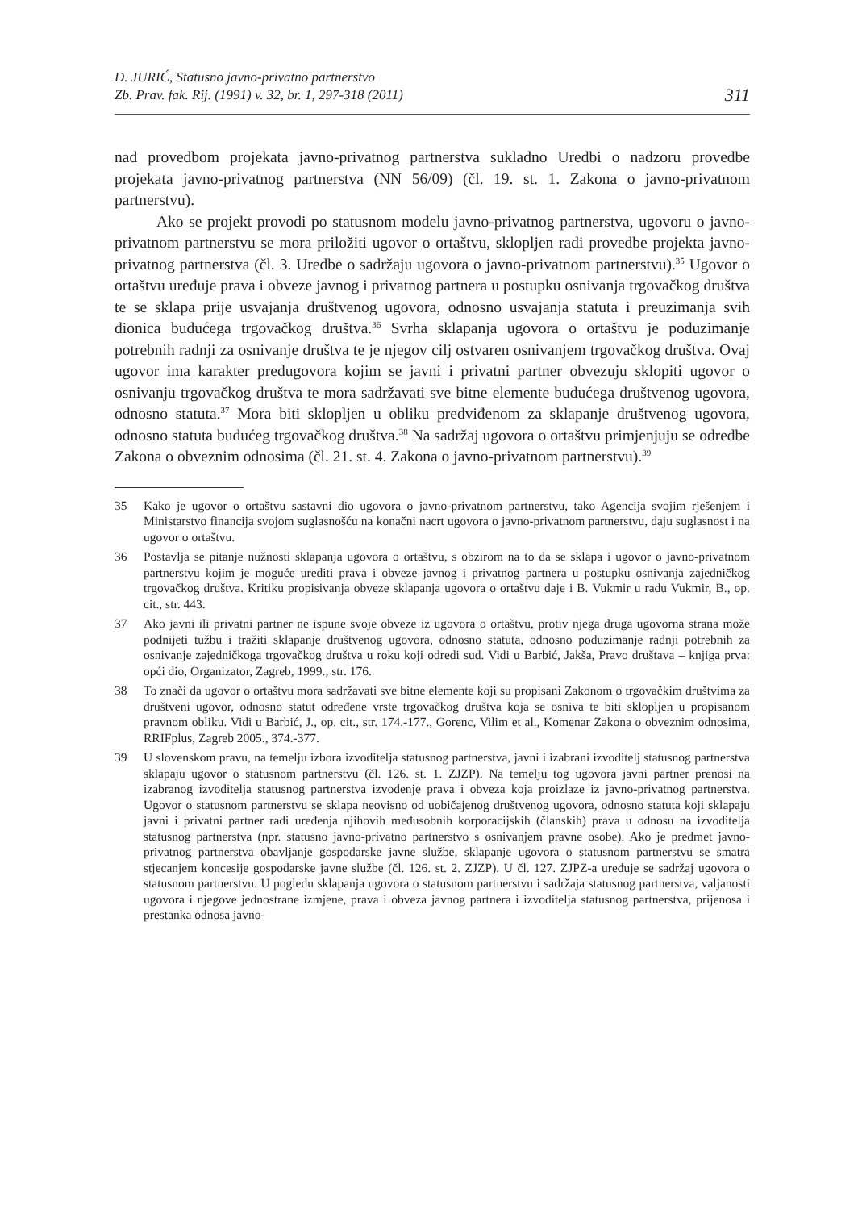D. JURIĆ, Statusno javno-privatno partnerstvo
Zb. Prav. fak. Rij. (1991) v. 32, br. 1, 297-318 (2011)
311
nad provedbom projekata javno-privatnog partnerstva sukladno Uredbi o nadzoru provedbe projekata javno-privatnog partnerstva (NN 56/09) (čl. 19. st. 1. Zakona o javno-privatnom partnerstvu).
Ako se projekt provodi po statusnom modelu javno-privatnog partnerstva, ugovoru o javno-privatnom partnerstvu se mora priložiti ugovor o ortaštvu, sklopljen radi provedbe projekta javno-privatnog partnerstva (čl. 3. Uredbe o sadržaju ugovora o javno-privatnom partnerstvu).<sup>35</sup> Ugovor o ortaštvu uređuje prava i obveze javnog i privatnog partnera u postupku osnivanja trgovačkog društva te se sklapa prije usvajanja društvenog ugovora, odnosno usvajanja statuta i preuzimanja svih dionica budućega trgovačkog društva.<sup>36</sup> Svrha sklapanja ugovora o ortaštvu je poduzimanje potrebnih radnji za osnivanje društva te je njegov cilj ostvaren osnivanjem trgovačkog društva. Ovaj ugovor ima karakter predugovora kojim se javni i privatni partner obvezuju sklopiti ugovor o osnivanju trgovačkog društva te mora sadržavati sve bitne elemente budućega društvenog ugovora, odnosno statuta.<sup>37</sup> Mora biti sklopljen u obliku predviđenom za sklapanje društvenog ugovora, odnosno statuta budućeg trgovačkog društva.<sup>38</sup> Na sadržaj ugovora o ortaštvu primjenjuju se odredbe Zakona o obveznim odnosima (čl. 21. st. 4. Zakona o javno-privatnom partnerstvu).<sup>39</sup>
35 Kako je ugovor o ortaštvu sastavni dio ugovora o javno-privatnom partnerstvu, tako Agencija svojim rješenjem i Ministarstvo financija svojom suglasnošću na konačni nacrt ugovora o javno-privatnom partnerstvu, daju suglasnost i na ugovor o ortaštvu.
36 Postavlja se pitanje nužnosti sklapanja ugovora o ortaštvu, s obzirom na to da se sklapa i ugovor o javno-privatnom partnerstvu kojim je moguće urediti prava i obveze javnog i privatnog partnera u postupku osnivanja zajedničkog trgovačkog društva. Kritiku propisivanja obveze sklapanja ugovora o ortaštvu daje i B. Vukmir u radu Vukmir, B., op. cit., str. 443.
37 Ako javni ili privatni partner ne ispune svoje obveze iz ugovora o ortaštvu, protiv njega druga ugovorna strana može podnijeti tužbu i tražiti sklapanje društvenog ugovora, odnosno statuta, odnosno poduzimanje radnji potrebnih za osnivanje zajedničkoga trgovačkog društva u roku koji odredi sud. Vidi u Barbić, Jakša, Pravo društava – knjiga prva: opći dio, Organizator, Zagreb, 1999., str. 176.
38 To znači da ugovor o ortaštvu mora sadržavati sve bitne elemente koji su propisani Zakonom o trgovačkim društvima za društveni ugovor, odnosno statut određene vrste trgovačkog društva koja se osniva te biti sklopljen u propisanom pravnom obliku. Vidi u Barbić, J., op. cit., str. 174.-177., Gorenc, Vilim et al., Komenar Zakona o obveznim odnosima, RRIFplus, Zagreb 2005., 374.-377.
39 U slovenskom pravu, na temelju izbora izvoditelja statusnog partnerstva, javni i izabrani izvoditelj statusnog partnerstva sklapaju ugovor o statusnom partnerstvu (čl. 126. st. 1. ZJZP). Na temelju tog ugovora javni partner prenosi na izabranog izvoditelja statusnog partnerstva izvođenje prava i obveza koja proizlaze iz javno-privatnog partnerstva. Ugovor o statusnom partnerstvu se sklapa neovisno od uobičajenog društvenog ugovora, odnosno statuta koji sklapaju javni i privatni partner radi uređenja njihovih međusobnih korporacijskih (članskih) prava u odnosu na izvoditelja statusnog partnerstva (npr. statusno javno-privatno partnerstvo s osnivanjem pravne osobe). Ako je predmet javno-privatnog partnerstva obavljanje gospodarske javne službe, sklapanje ugovora o statusnom partnerstvu se smatra stjecanjem koncesije gospodarske javne službe (čl. 126. st. 2. ZJZP). U čl. 127. ZJPZ-a uređuje se sadržaj ugovora o statusnom partnerstvu. U pogledu sklapanja ugovora o statusnom partnerstvu i sadržaja statusnog partnerstva, valjanosti ugovora i njegove jednostrane izmjene, prava i obveza javnog partnera i izvoditelja statusnog partnerstva, prijenosa i prestanka odnosa javno-